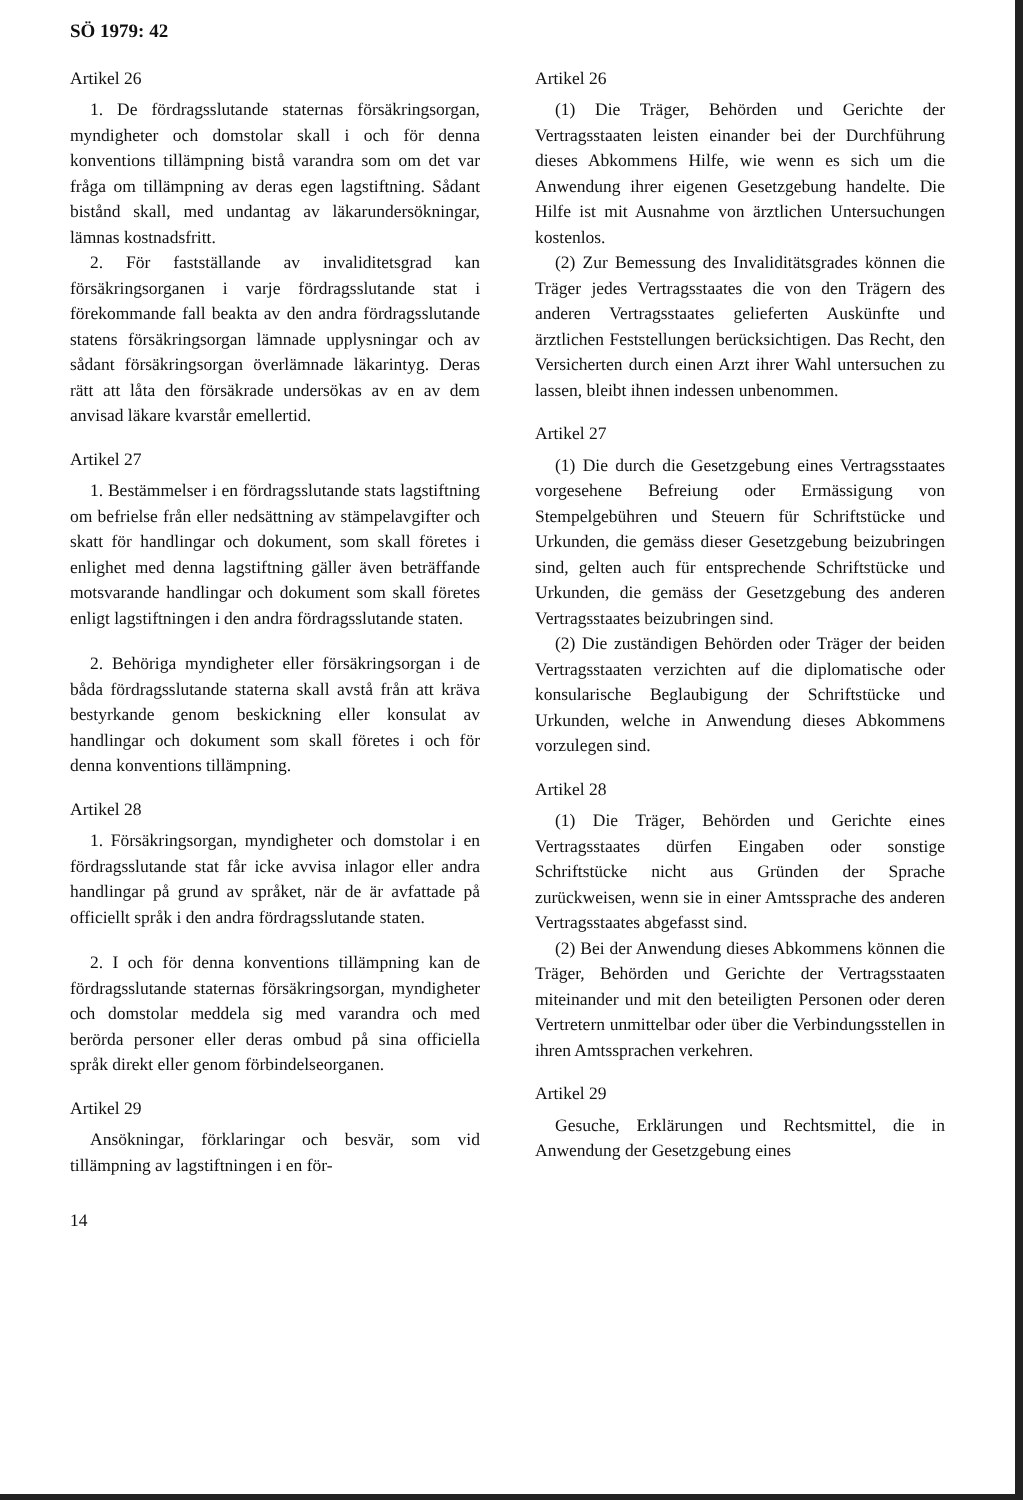SÖ 1979: 42
Artikel 26
1. De fördragsslutande staternas försäkringsorgan, myndigheter och domstolar skall i och för denna konventions tillämpning bistå varandra som om det var fråga om tillämpning av deras egen lagstiftning. Sådant bistånd skall, med undantag av läkarundersökningar, lämnas kostnadsfritt.
2. För fastställande av invaliditetsgrad kan försäkringsorganen i varje fördragsslutande stat i förekommande fall beakta av den andra fördragsslutande statens försäkringsorgan lämnade upplysningar och av sådant försäkringsorgan överlämnade läkarintyg. Deras rätt att låta den försäkrade undersökas av en av dem anvisad läkare kvarstår emellertid.
Artikel 27
1. Bestämmelser i en fördragsslutande stats lagstiftning om befrielse från eller nedsättning av stämpelavgifter och skatt för handlingar och dokument, som skall företes i enlighet med denna lagstiftning gäller även beträffande motsvarande handlingar och dokument som skall företes enligt lagstiftningen i den andra fördragsslutande staten.
2. Behöriga myndigheter eller försäkringsorgan i de båda fördragsslutande staterna skall avstå från att kräva bestyrkande genom beskickning eller konsulat av handlingar och dokument som skall företes i och för denna konventions tillämpning.
Artikel 28
1. Försäkringsorgan, myndigheter och domstolar i en fördragsslutande stat får icke avvisa inlagor eller andra handlingar på grund av språket, när de är avfattade på officiellt språk i den andra fördragsslutande staten.
2. I och för denna konventions tillämpning kan de fördragsslutande staternas försäkringsorgan, myndigheter och domstolar meddela sig med varandra och med berörda personer eller deras ombud på sina officiella språk direkt eller genom förbindelseorganen.
Artikel 29
Ansökningar, förklaringar och besvär, som vid tillämpning av lagstiftningen i en för-
Artikel 26
(1) Die Träger, Behörden und Gerichte der Vertragsstaaten leisten einander bei der Durchführung dieses Abkommens Hilfe, wie wenn es sich um die Anwendung ihrer eigenen Gesetzgebung handelte. Die Hilfe ist mit Ausnahme von ärztlichen Untersuchungen kostenlos.
(2) Zur Bemessung des Invaliditätsgrades können die Träger jedes Vertragsstaates die von den Trägern des anderen Vertragsstaates gelieferten Auskünfte und ärztlichen Feststellungen berücksichtigen. Das Recht, den Versicherten durch einen Arzt ihrer Wahl untersuchen zu lassen, bleibt ihnen indessen unbenommen.
Artikel 27
(1) Die durch die Gesetzgebung eines Vertragsstaates vorgesehene Befreiung oder Ermässigung von Stempelgebühren und Steuern für Schriftstücke und Urkunden, die gemäss dieser Gesetzgebung beizubringen sind, gelten auch für entsprechende Schriftstücke und Urkunden, die gemäss der Gesetzgebung des anderen Vertragsstaates beizubringen sind.
(2) Die zuständigen Behörden oder Träger der beiden Vertragsstaaten verzichten auf die diplomatische oder konsularische Beglaubigung der Schriftstücke und Urkunden, welche in Anwendung dieses Abkommens vorzulegen sind.
Artikel 28
(1) Die Träger, Behörden und Gerichte eines Vertragsstaates dürfen Eingaben oder sonstige Schriftstücke nicht aus Gründen der Sprache zurückweisen, wenn sie in einer Amtssprache des anderen Vertragsstaates abgefasst sind.
(2) Bei der Anwendung dieses Abkommens können die Träger, Behörden und Gerichte der Vertragsstaaten miteinander und mit den beteiligten Personen oder deren Vertretern unmittelbar oder über die Verbindungsstellen in ihren Amtssprachen verkehren.
Artikel 29
Gesuche, Erklärungen und Rechtsmittel, die in Anwendung der Gesetzgebung eines
14